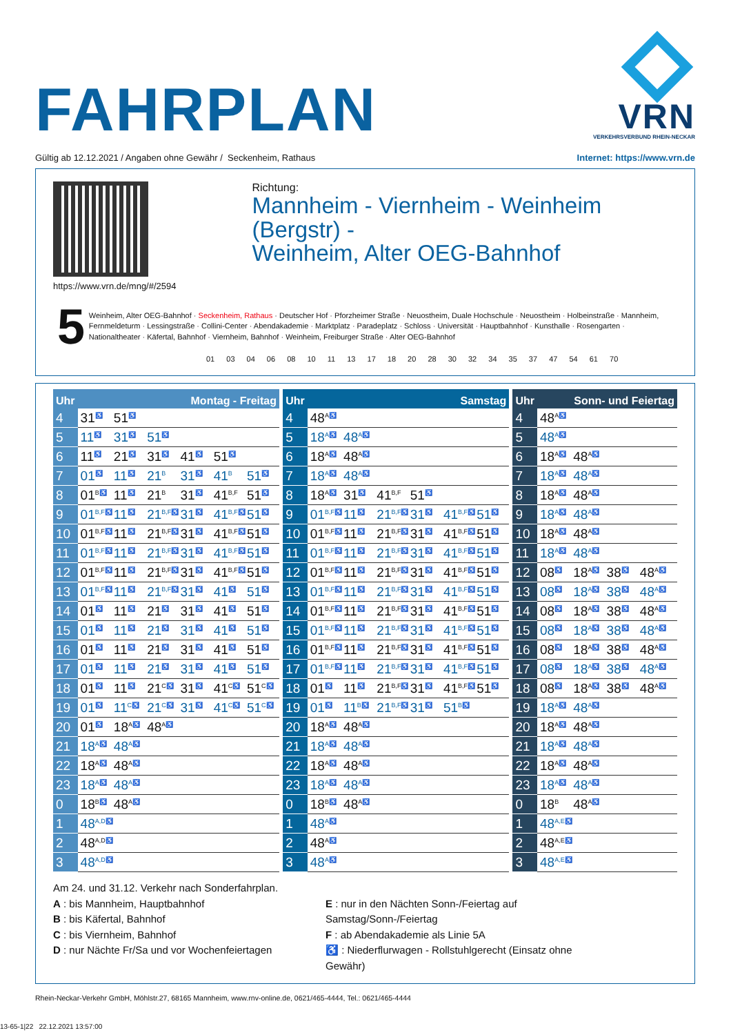FAHRPLAN
VRN
VERKEHRSVERBUND RHEIN-NECKAR
Gültig ab 12.12.2021 / Angaben ohne Gewähr / Seckenheim, Rathaus Internet: https://www.vrn.de
https://www.vrn.de/mng/#/2594
Richtung:
Mannheim - Viernheim - Weinheim (Bergstr) -
Weinheim, Alter OEG-Bahnhof
5
Weinheim, Alter OEG-Bahnhof · Seckenheim, Rathaus · Deutscher Hof · Pforzheimer Straße · Neuostheim, Duale Hochschule · Neuostheim · Holbeinstraße · Mannheim, Fernmeldeturm · Lessingstraße · Collini-Center · Abendakademie · Marktplatz · Paradeplatz · Schloss · Universität · Hauptbahnhof · Kunsthalle · Rosengarten · Nationaltheater · Käfertal, Bahnhof · Viernheim, Bahnhof · Weinheim, Freiburger Straße · Alter OEG-Bahnhof
01 03 04 06 08 10 11 13 17 18 20 28 30 32 34 35 37 47 54 61 70
| Uhr | Montag - Freitag |
| --- | --- |
| 4 | 31<sup>♿</sup> 51<sup>♿</sup> |
| 5 | 11<sup>♿</sup> 31<sup>♿</sup> 51<sup>♿</sup> |
| 6 | 11<sup>♿</sup> 21<sup>♿</sup> 31<sup>♿</sup> 41<sup>♿</sup> 51<sup>♿</sup> |
| 7 | 01<sup>♿</sup> 11<sup>♿</sup> 21<sup>B</sup> 31<sup>♿</sup> 41<sup>B</sup> 51<sup>♿</sup> |
| 8 | 01<sup>B♿</sup> 11<sup>♿</sup> 21<sup>B</sup> 31<sup>♿</sup> 41<sup>B,F</sup> 51<sup>♿</sup> |
| 9 | 01<sup>B,F♿</sup> 11<sup>♿</sup> 21<sup>B,F♿</sup> 31<sup>♿</sup> 41<sup>B,F♿</sup> 51<sup>♿</sup> |
| 10 | 01<sup>B,F♿</sup> 11<sup>♿</sup> 21<sup>B,F♿</sup> 31<sup>♿</sup> 41<sup>B,F♿</sup> 51<sup>♿</sup> |
| 11 | 01<sup>B,F♿</sup> 11<sup>♿</sup> 21<sup>B,F♿</sup> 31<sup>♿</sup> 41<sup>B,F♿</sup> 51<sup>♿</sup> |
| 12 | 01<sup>B,F♿</sup> 11<sup>♿</sup> 21<sup>B,F♿</sup> 31<sup>♿</sup> 41<sup>B,F♿</sup> 51<sup>♿</sup> |
| 13 | 01<sup>B,F♿</sup> 11<sup>♿</sup> 21<sup>B,F♿</sup> 31<sup>♿</sup> 41<sup>♿</sup> 51<sup>♿</sup> |
| 14 | 01<sup>♿</sup> 11<sup>♿</sup> 21<sup>♿</sup> 31<sup>♿</sup> 41<sup>♿</sup> 51<sup>♿</sup> |
| 15 | 01<sup>♿</sup> 11<sup>♿</sup> 21<sup>♿</sup> 31<sup>♿</sup> 41<sup>♿</sup> 51<sup>♿</sup> |
| 16 | 01<sup>♿</sup> 11<sup>♿</sup> 21<sup>♿</sup> 31<sup>♿</sup> 41<sup>♿</sup> 51<sup>♿</sup> |
| 17 | 01<sup>♿</sup> 11<sup>♿</sup> 21<sup>♿</sup> 31<sup>♿</sup> 41<sup>♿</sup> 51<sup>♿</sup> |
| 18 | 01<sup>♿</sup> 11<sup>♿</sup> 21<sup>C♿</sup> 31<sup>♿</sup> 41<sup>C♿</sup> 51<sup>C♿</sup> |
| 19 | 01<sup>♿</sup> 11<sup>C♿</sup> 21<sup>C♿</sup> 31<sup>♿</sup> 41<sup>C♿</sup> 51<sup>C♿</sup> |
| 20 | 01<sup>♿</sup> 18<sup>A♿</sup> 48<sup>A♿</sup> |
| 21 | 18<sup>A♿</sup> 48<sup>A♿</sup> |
| 22 | 18<sup>A♿</sup> 48<sup>A♿</sup> |
| 23 | 18<sup>A♿</sup> 48<sup>A♿</sup> |
| 0 | 18<sup>B♿</sup> 48<sup>A♿</sup> |
| 1 | 48<sup>A,D♿</sup> |
| 2 | 48<sup>A,D♿</sup> |
| 3 | 48<sup>A,D♿</sup> |
| Uhr | Samstag |
| --- | --- |
| 4 | 48<sup>A♿</sup> |
| 5 | 18<sup>A♿</sup> 48<sup>A♿</sup> |
| 6 | 18<sup>A♿</sup> 48<sup>A♿</sup> |
| 7 | 18<sup>A♿</sup> 48<sup>A♿</sup> |
| 8 | 18<sup>A♿</sup> 31<sup>♿</sup> 41<sup>B,F</sup> 51<sup>♿</sup> |
| 9 | 01<sup>B,F♿</sup> 11<sup>♿</sup> 21<sup>B,F♿</sup> 31<sup>♿</sup> 41<sup>B,F♿</sup> 51<sup>♿</sup> |
| 10 | 01<sup>B,F♿</sup> 11<sup>♿</sup> 21<sup>B,F♿</sup> 31<sup>♿</sup> 41<sup>B,F♿</sup> 51<sup>♿</sup> |
| 11 | 01<sup>B,F♿</sup> 11<sup>♿</sup> 21<sup>B,F♿</sup> 31<sup>♿</sup> 41<sup>B,F♿</sup> 51<sup>♿</sup> |
| 12 | 01<sup>B,F♿</sup> 11<sup>♿</sup> 21<sup>B,F♿</sup> 31<sup>♿</sup> 41<sup>B,F♿</sup> 51<sup>♿</sup> |
| 13 | 01<sup>B,F♿</sup> 11<sup>♿</sup> 21<sup>B,F♿</sup> 31<sup>♿</sup> 41<sup>B,F♿</sup> 51<sup>♿</sup> |
| 14 | 01<sup>B,F♿</sup> 11<sup>♿</sup> 21<sup>B,F♿</sup> 31<sup>♿</sup> 41<sup>B,F♿</sup> 51<sup>♿</sup> |
| 15 | 01<sup>B,F♿</sup> 11<sup>♿</sup> 21<sup>B,F♿</sup> 31<sup>♿</sup> 41<sup>B,F♿</sup> 51<sup>♿</sup> |
| 16 | 01<sup>B,F♿</sup> 11<sup>♿</sup> 21<sup>B,F♿</sup> 31<sup>♿</sup> 41<sup>B,F♿</sup> 51<sup>♿</sup> |
| 17 | 01<sup>B,F♿</sup> 11<sup>♿</sup> 21<sup>B,F♿</sup> 31<sup>♿</sup> 41<sup>B,F♿</sup> 51<sup>♿</sup> |
| 18 | 01<sup>♿</sup> 11<sup>♿</sup> 21<sup>B,F♿</sup> 31<sup>♿</sup> 41<sup>B,F♿</sup> 51<sup>♿</sup> |
| 19 | 01<sup>♿</sup> 11<sup>B♿</sup> 21<sup>B,F♿</sup> 31<sup>♿</sup> 51<sup>B♿</sup> |
| 20 | 18<sup>A♿</sup> 48<sup>A♿</sup> |
| 21 | 18<sup>A♿</sup> 48<sup>A♿</sup> |
| 22 | 18<sup>A♿</sup> 48<sup>A♿</sup> |
| 23 | 18<sup>A♿</sup> 48<sup>A♿</sup> |
| 0 | 18<sup>B♿</sup> 48<sup>A♿</sup> |
| 1 | 48<sup>A♿</sup> |
| 2 | 48<sup>A♿</sup> |
| 3 | 48<sup>A♿</sup> |
| Uhr | Sonn- und Feiertag |
| --- | --- |
| 4 | 48<sup>A♿</sup> |
| 5 | 48<sup>A♿</sup> |
| 6 | 18<sup>A♿</sup> 48<sup>A♿</sup> |
| 7 | 18<sup>A♿</sup> 48<sup>A♿</sup> |
| 8 | 18<sup>A♿</sup> 48<sup>A♿</sup> |
| 9 | 18<sup>A♿</sup> 48<sup>A♿</sup> |
| 10 | 18<sup>A♿</sup> 48<sup>A♿</sup> |
| 11 | 18<sup>A♿</sup> 48<sup>A♿</sup> |
| 12 | 08<sup>♿</sup> 18<sup>A♿</sup> 38<sup>♿</sup> 48<sup>A♿</sup> |
| 13 | 08<sup>♿</sup> 18<sup>A♿</sup> 38<sup>♿</sup> 48<sup>A♿</sup> |
| 14 | 08<sup>♿</sup> 18<sup>A♿</sup> 38<sup>♿</sup> 48<sup>A♿</sup> |
| 15 | 08<sup>♿</sup> 18<sup>A♿</sup> 38<sup>♿</sup> 48<sup>A♿</sup> |
| 16 | 08<sup>♿</sup> 18<sup>A♿</sup> 38<sup>♿</sup> 48<sup>A♿</sup> |
| 17 | 08<sup>♿</sup> 18<sup>A♿</sup> 38<sup>♿</sup> 48<sup>A♿</sup> |
| 18 | 08<sup>♿</sup> 18<sup>A♿</sup> 38<sup>♿</sup> 48<sup>A♿</sup> |
| 19 | 18<sup>A♿</sup> 48<sup>A♿</sup> |
| 20 | 18<sup>A♿</sup> 48<sup>A♿</sup> |
| 21 | 18<sup>A♿</sup> 48<sup>A♿</sup> |
| 22 | 18<sup>A♿</sup> 48<sup>A♿</sup> |
| 23 | 18<sup>A♿</sup> 48<sup>A♿</sup> |
| 0 | 18<sup>B</sup> 48<sup>A♿</sup> |
| 1 | 48<sup>A,E♿</sup> |
| 2 | 48<sup>A,E♿</sup> |
| 3 | 48<sup>A,E♿</sup> |
Am 24. und 31.12. Verkehr nach Sonderfahrplan.
A : bis Mannheim, Hauptbahnhof
B : bis Käfertal, Bahnhof
C : bis Viernheim, Bahnhof
D : nur Nächte Fr/Sa und vor Wochenfeiertagen
E : nur in den Nächten Sonn-/Feiertag auf Samstag/Sonn-/Feiertag
F : ab Abendakademie als Linie 5A
♿ : Niederflurwagen - Rollstuhlgerecht (Einsatz ohne Gewähr)
Rhein-Neckar-Verkehr GmbH, Möhlstr.27, 68165 Mannheim, www.rnv-online.de, 0621/465-4444, Tel.: 0621/465-4444
13-65-1|22 22.12.2021 13:57:00